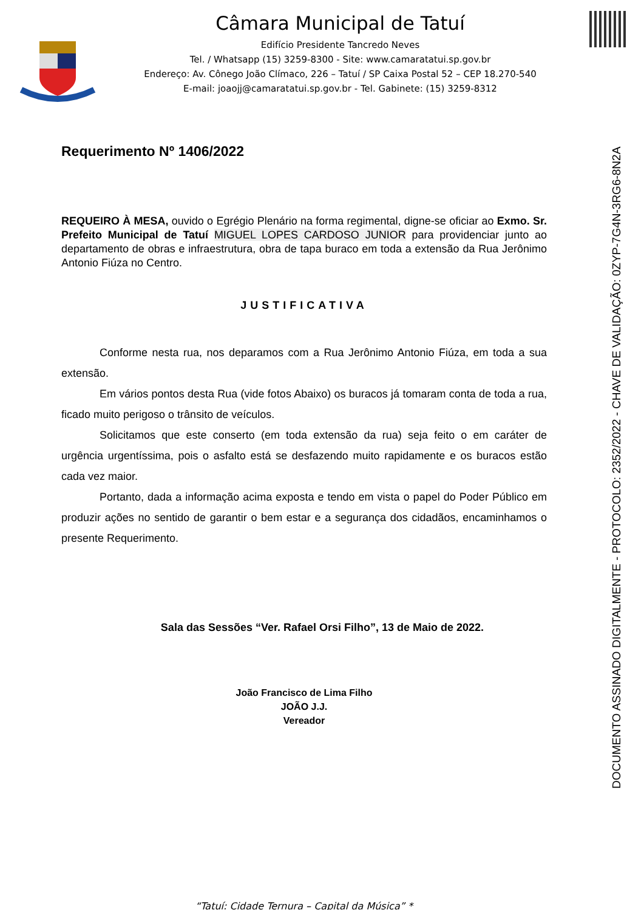Câmara Municipal de Tatuí
Edifício Presidente Tancredo Neves
Tel. / Whatsapp (15) 3259-8300 - Site: www.camaratatui.sp.gov.br
Endereço: Av. Cônego João Clímaco, 226 – Tatuí / SP Caixa Postal 52 – CEP 18.270-540
E-mail: joaojj@camaratatui.sp.gov.br - Tel. Gabinete: (15) 3259-8312
Requerimento Nº 1406/2022
REQUEIRO À MESA, ouvido o Egrégio Plenário na forma regimental, digne-se oficiar ao Exmo. Sr. Prefeito Municipal de Tatuí MIGUEL LOPES CARDOSO JUNIOR para providenciar junto ao departamento de obras e infraestrutura, obra de tapa buraco em toda a extensão da Rua Jerônimo Antonio Fiúza no Centro.
JUSTIFICATIVA
Conforme nesta rua, nos deparamos com a Rua Jerônimo Antonio Fiúza, em toda a sua extensão.
Em vários pontos desta Rua (vide fotos Abaixo) os buracos já tomaram conta de toda a rua, ficado muito perigoso o trânsito de veículos.
Solicitamos que este conserto (em toda extensão da rua) seja feito o em caráter de urgência urgentíssima, pois o asfalto está se desfazendo muito rapidamente e os buracos estão cada vez maior.
Portanto, dada a informação acima exposta e tendo em vista o papel do Poder Público em produzir ações no sentido de garantir o bem estar e a segurança dos cidadãos, encaminhamos o presente Requerimento.
Sala das Sessões “Ver. Rafael Orsi Filho”, 13 de Maio de 2022.
João Francisco de Lima Filho
JOÃO J.J.
Vereador
“Tatuí: Cidade Ternura – Capital da Música” *
DOCUMENTO ASSINADO DIGITALMENTE - PROTOCOLO: 2352/2022 - CHAVE DE VALIDAÇÃO: 0ZYP-7G4N-3RG6-8N2A